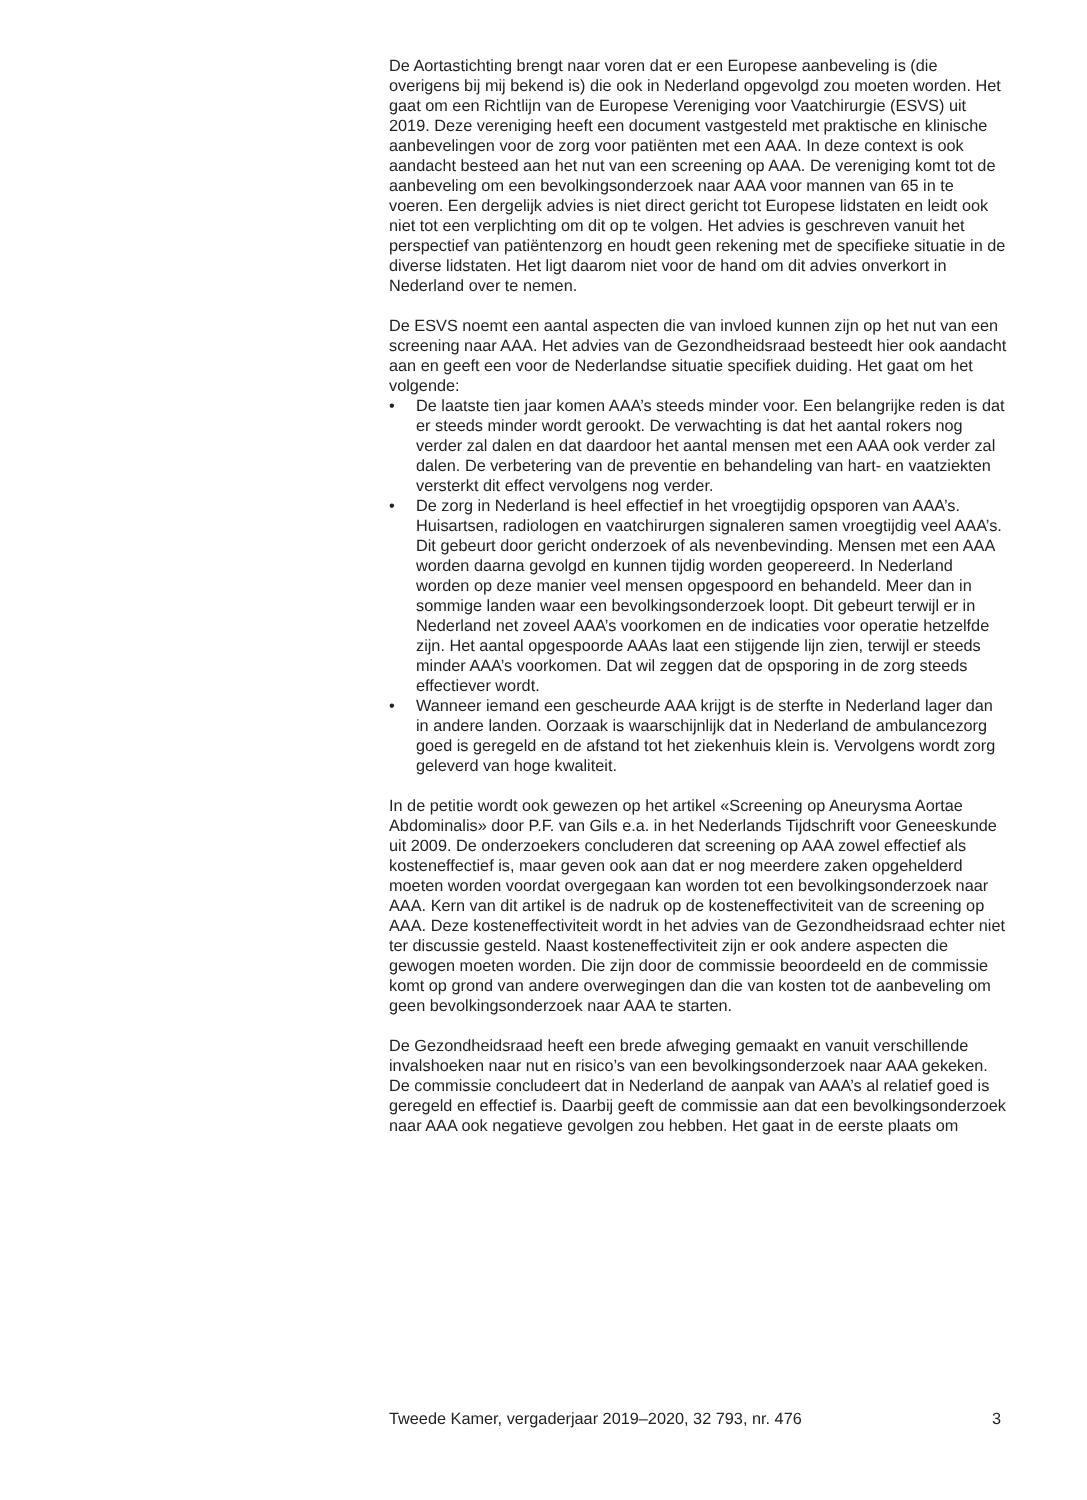De Aortastichting brengt naar voren dat er een Europese aanbeveling is (die overigens bij mij bekend is) die ook in Nederland opgevolgd zou moeten worden. Het gaat om een Richtlijn van de Europese Vereniging voor Vaatchirurgie (ESVS) uit 2019. Deze vereniging heeft een document vastgesteld met praktische en klinische aanbevelingen voor de zorg voor patiënten met een AAA. In deze context is ook aandacht besteed aan het nut van een screening op AAA. De vereniging komt tot de aanbeveling om een bevolkingsonderzoek naar AAA voor mannen van 65 in te voeren. Een dergelijk advies is niet direct gericht tot Europese lidstaten en leidt ook niet tot een verplichting om dit op te volgen. Het advies is geschreven vanuit het perspectief van patiëntenzorg en houdt geen rekening met de specifieke situatie in de diverse lidstaten. Het ligt daarom niet voor de hand om dit advies onverkort in Nederland over te nemen.
De ESVS noemt een aantal aspecten die van invloed kunnen zijn op het nut van een screening naar AAA. Het advies van de Gezondheidsraad besteedt hier ook aandacht aan en geeft een voor de Nederlandse situatie specifiek duiding. Het gaat om het volgende:
• De laatste tien jaar komen AAA’s steeds minder voor. Een belangrijke reden is dat er steeds minder wordt gerookt. De verwachting is dat het aantal rokers nog verder zal dalen en dat daardoor het aantal mensen met een AAA ook verder zal dalen. De verbetering van de preventie en behandeling van hart- en vaatziekten versterkt dit effect vervolgens nog verder.
• De zorg in Nederland is heel effectief in het vroegtijdig opsporen van AAA’s. Huisartsen, radiologen en vaatchirurgen signaleren samen vroegtijdig veel AAA’s. Dit gebeurt door gericht onderzoek of als nevenbevinding. Mensen met een AAA worden daarna gevolgd en kunnen tijdig worden geopereerd. In Nederland worden op deze manier veel mensen opgespoord en behandeld. Meer dan in sommige landen waar een bevolkingsonderzoek loopt. Dit gebeurt terwijl er in Nederland net zoveel AAA’s voorkomen en de indicaties voor operatie hetzelfde zijn. Het aantal opgespoorde AAAs laat een stijgende lijn zien, terwijl er steeds minder AAA’s voorkomen. Dat wil zeggen dat de opsporing in de zorg steeds effectiever wordt.
• Wanneer iemand een gescheurde AAA krijgt is de sterfte in Nederland lager dan in andere landen. Oorzaak is waarschijnlijk dat in Nederland de ambulancezorg goed is geregeld en de afstand tot het ziekenhuis klein is. Vervolgens wordt zorg geleverd van hoge kwaliteit.
In de petitie wordt ook gewezen op het artikel «Screening op Aneurysma Aortae Abdominalis» door P.F. van Gils e.a. in het Nederlands Tijdschrift voor Geneeskunde uit 2009. De onderzoekers concluderen dat screening op AAA zowel effectief als kosteneffectief is, maar geven ook aan dat er nog meerdere zaken opgehelderd moeten worden voordat overgegaan kan worden tot een bevolkingsonderzoek naar AAA. Kern van dit artikel is de nadruk op de kosteneffectiviteit van de screening op AAA. Deze kosteneffectiviteit wordt in het advies van de Gezondheidsraad echter niet ter discussie gesteld. Naast kosteneffectiviteit zijn er ook andere aspecten die gewogen moeten worden. Die zijn door de commissie beoordeeld en de commissie komt op grond van andere overwegingen dan die van kosten tot de aanbeveling om geen bevolkingsonderzoek naar AAA te starten.
De Gezondheidsraad heeft een brede afweging gemaakt en vanuit verschillende invalshoeken naar nut en risico’s van een bevolkingsonderzoek naar AAA gekeken. De commissie concludeert dat in Nederland de aanpak van AAA’s al relatief goed is geregeld en effectief is. Daarbij geeft de commissie aan dat een bevolkingsonderzoek naar AAA ook negatieve gevolgen zou hebben. Het gaat in de eerste plaats om
Tweede Kamer, vergaderjaar 2019–2020, 32 793, nr. 476 3